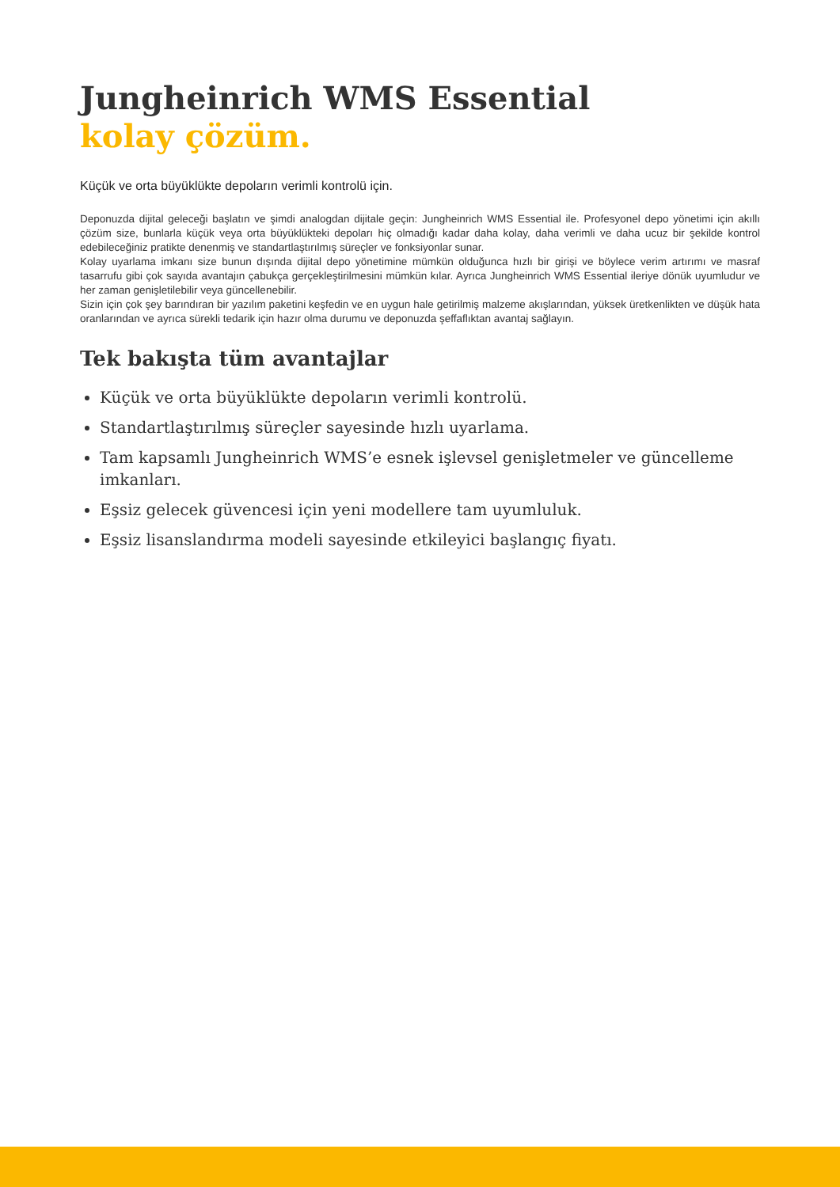Jungheinrich WMS Essential
kolay çözüm.
Küçük ve orta büyüklükte depoların verimli kontrolü için.
Deponuzda dijital geleceği başlatın ve şimdi analogdan dijitale geçin: Jungheinrich WMS Essential ile. Profesyonel depo yönetimi için akıllı çözüm size, bunlarla küçük veya orta büyüklükteki depoları hiç olmadığı kadar daha kolay, daha verimli ve daha ucuz bir şekilde kontrol edebileceğiniz pratikte denenmiş ve standartlaştırılmış süreçler ve fonksiyonlar sunar.
Kolay uyarlama imkanı size bunun dışında dijital depo yönetimine mümkün olduğunca hızlı bir girişi ve böylece verim artırımı ve masraf tasarrufu gibi çok sayıda avantajın çabukça gerçekleştirilmesini mümkün kılar. Ayrıca Jungheinrich WMS Essential ileriye dönük uyumludur ve her zaman genişletilebilir veya güncellenebilir.
Sizin için çok şey barındıran bir yazılım paketini keşfedin ve en uygun hale getirilmiş malzeme akışlarından, yüksek üretkenlikten ve düşük hata oranlarından ve ayrıca sürekli tedarik için hazır olma durumu ve deponuzda şeffaflıktan avantaj sağlayın.
Tek bakışta tüm avantajlar
Küçük ve orta büyüklükte depoların verimli kontrolü.
Standartlaştırılmış süreçler sayesinde hızlı uyarlama.
Tam kapsamlı Jungheinrich WMS’e esnek işlevsel genişletmeler ve güncelleme imkanları.
Eşsiz gelecek güvencesi için yeni modellere tam uyumluluk.
Eşsiz lisanslandırma modeli sayesinde etkileyici başlangıç fiyatı.